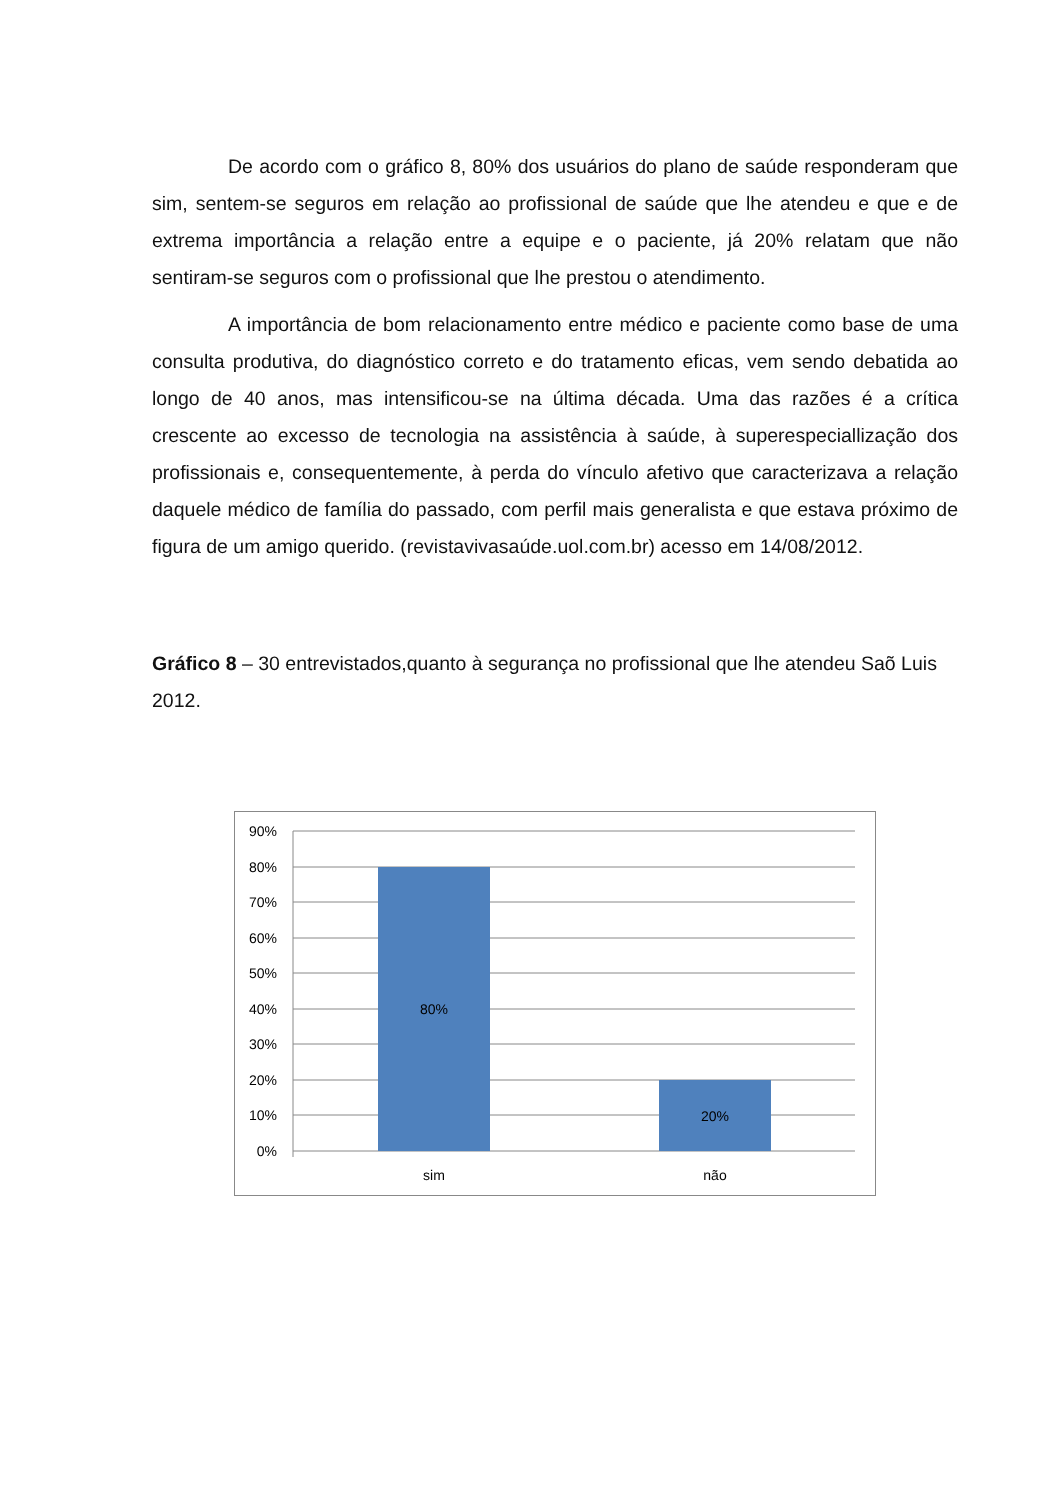De acordo com o gráfico 8, 80% dos usuários do plano de saúde responderam que sim, sentem-se seguros em relação ao profissional de saúde que lhe atendeu e que e de extrema importância a relação entre a equipe e o paciente, já 20% relatam que não sentiram-se seguros com o profissional que lhe prestou o atendimento.
A importância de bom relacionamento entre médico e paciente como base de uma consulta produtiva, do diagnóstico correto e do tratamento eficas, vem sendo debatida ao longo de 40 anos, mas intensificou-se na última década. Uma das razões é a crítica crescente ao excesso de tecnologia na assistência à saúde, à superespeciallização dos profissionais e, consequentemente, à perda do vínculo afetivo que caracterizava a relação daquele médico de família do passado, com perfil mais generalista e que estava próximo de figura de um amigo querido. (revistavivasaúde.uol.com.br) acesso em 14/08/2012.
Gráfico 8 – 30 entrevistados,quanto à segurança no profissional que lhe atendeu Saõ Luis 2012.
90%
80%
70%
60%
50%
40%
30%
20%
10%
0%
80%
20%
sim
não